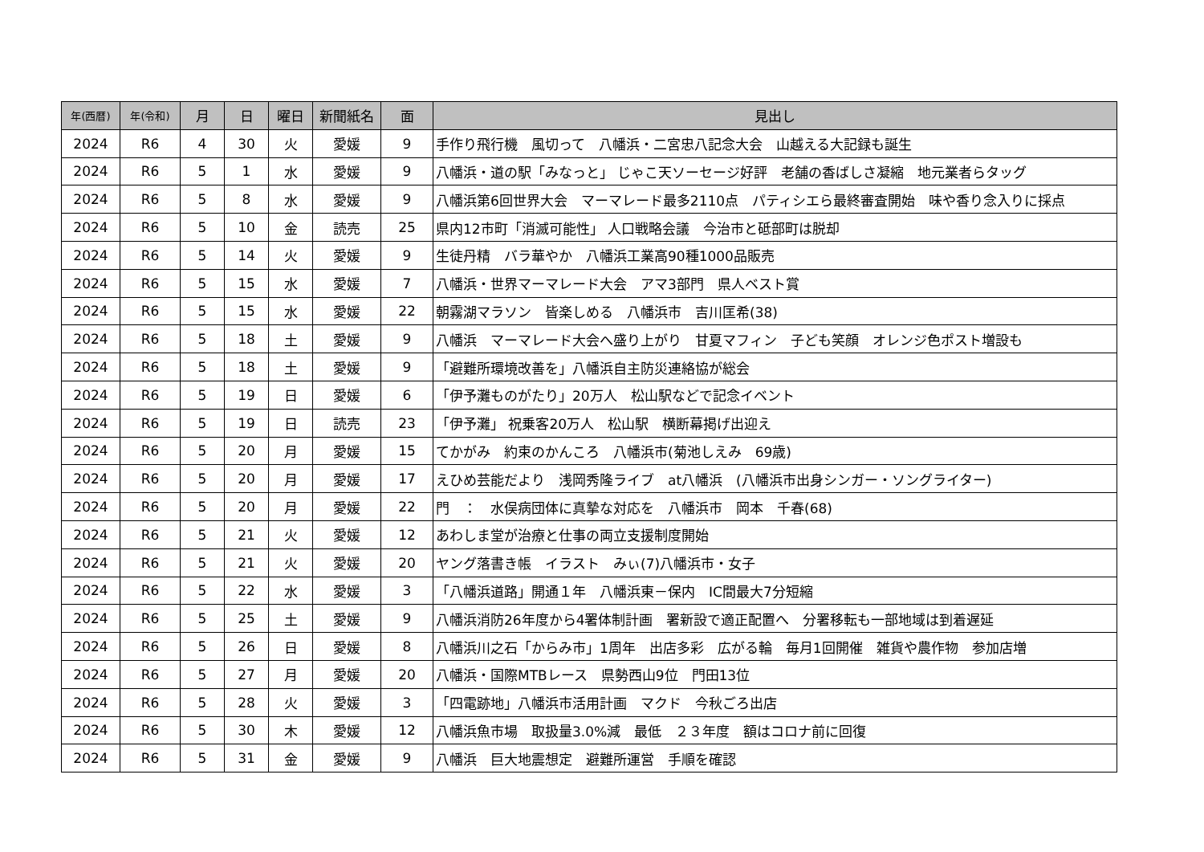| 年(西暦) | 年(令和) | 月 | 日 | 曜日 | 新聞紙名 | 面 | 見出し |
| --- | --- | --- | --- | --- | --- | --- | --- |
| 2024 | R6 | 4 | 30 | 火 | 愛媛 | 9 | 手作り飛行機 風切って 八幡浜・二宮忠八記念大会 山越える大記録も誕生 |
| 2024 | R6 | 5 | 1 | 水 | 愛媛 | 9 | 八幡浜・道の駅「みなっと」 じゃこ天ソーセージ好評 老舗の香ばしさ凝縮 地元業者らタッグ |
| 2024 | R6 | 5 | 8 | 水 | 愛媛 | 9 | 八幡浜第6回世界大会 マーマレード最多2110点 パティシエら最終審査開始 味や香り念入りに採点 |
| 2024 | R6 | 5 | 10 | 金 | 読売 | 25 | 県内12市町「消滅可能性」 人口戦略会議 今治市と砥部町は脱却 |
| 2024 | R6 | 5 | 14 | 火 | 愛媛 | 9 | 生徒丹精 バラ華やか 八幡浜工業高90種1000品販売 |
| 2024 | R6 | 5 | 15 | 水 | 愛媛 | 7 | 八幡浜・世界マーマレード大会 アマ3部門 県人ベスト賞 |
| 2024 | R6 | 5 | 15 | 水 | 愛媛 | 22 | 朝霧湖マラソン 皆楽しめる 八幡浜市 吉川匡希(38) |
| 2024 | R6 | 5 | 18 | 土 | 愛媛 | 9 | 八幡浜 マーマレード大会へ盛り上がり 甘夏マフィン 子ども笑顔 オレンジ色ポスト増設も |
| 2024 | R6 | 5 | 18 | 土 | 愛媛 | 9 | 「避難所環境改善を」八幡浜自主防災連絡協が総会 |
| 2024 | R6 | 5 | 19 | 日 | 愛媛 | 6 | 「伊予灘ものがたり」20万人 松山駅などで記念イベント |
| 2024 | R6 | 5 | 19 | 日 | 読売 | 23 | 「伊予灘」 祝乗客20万人 松山駅 横断幕掲げ出迎え |
| 2024 | R6 | 5 | 20 | 月 | 愛媛 | 15 | てかがみ 約束のかんころ 八幡浜市(菊池しえみ 69歳) |
| 2024 | R6 | 5 | 20 | 月 | 愛媛 | 17 | えひめ芸能だより 浅岡秀隆ライブ at八幡浜 (八幡浜市出身シンガー・ソングライター) |
| 2024 | R6 | 5 | 20 | 月 | 愛媛 | 22 | 門 ： 水俣病団体に真摯な対応を 八幡浜市 岡本 千春(68) |
| 2024 | R6 | 5 | 21 | 火 | 愛媛 | 12 | あわしま堂が治療と仕事の両立支援制度開始 |
| 2024 | R6 | 5 | 21 | 火 | 愛媛 | 20 | ヤング落書き帳 イラスト みぃ(7)八幡浜市・女子 |
| 2024 | R6 | 5 | 22 | 水 | 愛媛 | 3 | 「八幡浜道路」開通１年 八幡浜東－保内 IC間最大7分短縮 |
| 2024 | R6 | 5 | 25 | 土 | 愛媛 | 9 | 八幡浜消防26年度から4署体制計画 署新設で適正配置へ 分署移転も一部地域は到着遅延 |
| 2024 | R6 | 5 | 26 | 日 | 愛媛 | 8 | 八幡浜川之石「からみ市」1周年 出店多彩 広がる輪 毎月1回開催 雑貨や農作物 参加店増 |
| 2024 | R6 | 5 | 27 | 月 | 愛媛 | 20 | 八幡浜・国際MTBレース 県勢西山9位 門田13位 |
| 2024 | R6 | 5 | 28 | 火 | 愛媛 | 3 | 「四電跡地」八幡浜市活用計画 マクド 今秋ごろ出店 |
| 2024 | R6 | 5 | 30 | 木 | 愛媛 | 12 | 八幡浜魚市場 取扱量3.0%減 最低 ２３年度 額はコロナ前に回復 |
| 2024 | R6 | 5 | 31 | 金 | 愛媛 | 9 | 八幡浜 巨大地震想定 避難所運営 手順を確認 |